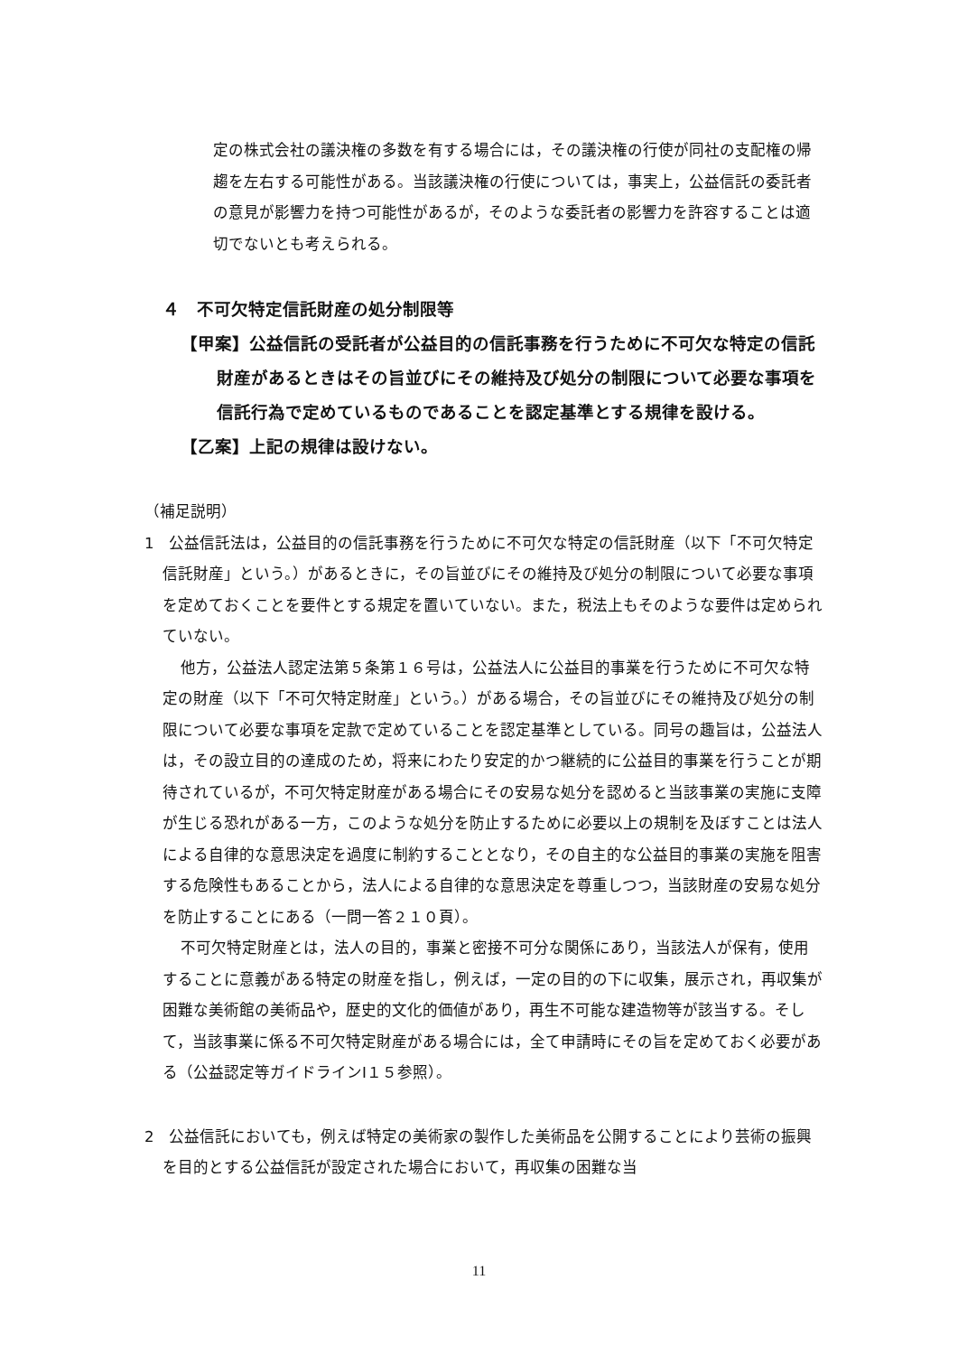定の株式会社の議決権の多数を有する場合には，その議決権の行使が同社の支配権の帰趨を左右する可能性がある。当該議決権の行使については，事実上，公益信託の委託者の意見が影響力を持つ可能性があるが，そのような委託者の影響力を許容することは適切でないとも考えられる。
４　不可欠特定信託財産の処分制限等
【甲案】公益信託の受託者が公益目的の信託事務を行うために不可欠な特定の信託財産があるときはその旨並びにその維持及び処分の制限について必要な事項を信託行為で定めているものであることを認定基準とする規律を設ける。
【乙案】上記の規律は設けない。
（補足説明）
1　公益信託法は，公益目的の信託事務を行うために不可欠な特定の信託財産（以下「不可欠特定信託財産」という。）があるときに，その旨並びにその維持及び処分の制限について必要な事項を定めておくことを要件とする規定を置いていない。また，税法上もそのような要件は定められていない。
他方，公益法人認定法第５条第１６号は，公益法人に公益目的事業を行うために不可欠な特定の財産（以下「不可欠特定財産」という。）がある場合，その旨並びにその維持及び処分の制限について必要な事項を定款で定めていることを認定基準としている。同号の趣旨は，公益法人は，その設立目的の達成のため，将来にわたり安定的かつ継続的に公益目的事業を行うことが期待されているが，不可欠特定財産がある場合にその安易な処分を認めると当該事業の実施に支障が生じる恐れがある一方，このような処分を防止するために必要以上の規制を及ぼすことは法人による自律的な意思決定を過度に制約することとなり，その自主的な公益目的事業の実施を阻害する危険性もあることから，法人による自律的な意思決定を尊重しつつ，当該財産の安易な処分を防止することにある（一問一答２１０頁）。
不可欠特定財産とは，法人の目的，事業と密接不可分な関係にあり，当該法人が保有，使用することに意義がある特定の財産を指し，例えば，一定の目的の下に収集，展示され，再収集が困難な美術館の美術品や，歴史的文化的価値があり，再生不可能な建造物等が該当する。そして，当該事業に係る不可欠特定財産がある場合には，全て申請時にその旨を定めておく必要がある（公益認定等ガイドラインⅠ１５参照）。
2　公益信託においても，例えば特定の美術家の製作した美術品を公開することにより芸術の振興を目的とする公益信託が設定された場合において，再収集の困難な当
11